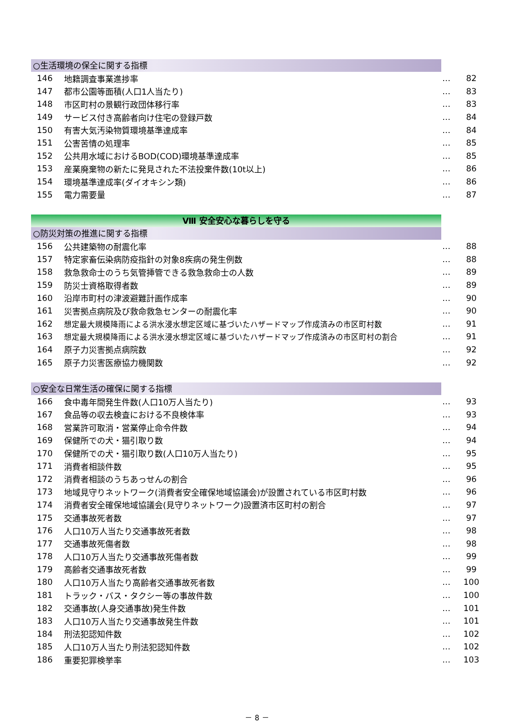○生活環境の保全に関する指標
| 146 | 地籍調査事業進捗率 | … | 82 |
| 147 | 都市公園等面積(人口1人当たり) | … | 83 |
| 148 | 市区町村の景観行政団体移行率 | … | 83 |
| 149 | サービス付き高齢者向け住宅の登録戸数 | … | 84 |
| 150 | 有害大気汚染物質環境基準達成率 | … | 84 |
| 151 | 公害苦情の処理率 | … | 85 |
| 152 | 公共用水域におけるBOD(COD)環境基準達成率 | … | 85 |
| 153 | 産業廃棄物の新たに発見された不法投棄件数(10t以上) | … | 86 |
| 154 | 環境基準達成率(ダイオキシン類) | … | 86 |
| 155 | 電力需要量 | … | 87 |
Ⅷ 安全安心な暮らしを守る
○防災対策の推進に関する指標
| 156 | 公共建築物の耐震化率 | … | 88 |
| 157 | 特定家畜伝染病防疫指針の対象8疾病の発生例数 | … | 88 |
| 158 | 救急救命士のうち気管挿管できる救急救命士の人数 | … | 89 |
| 159 | 防災士資格取得者数 | … | 89 |
| 160 | 沿岸市町村の津波避難計画作成率 | … | 90 |
| 161 | 災害拠点病院及び救命救急センターの耐震化率 | … | 90 |
| 162 | 想定最大規模降雨による洪水浸水想定区域に基づいたハザードマップ作成済みの市区町村数 | … | 91 |
| 163 | 想定最大規模降雨による洪水浸水想定区域に基づいたハザードマップ作成済みの市区町村の割合 | … | 91 |
| 164 | 原子力災害拠点病院数 | … | 92 |
| 165 | 原子力災害医療協力機関数 | … | 92 |
○安全な日常生活の確保に関する指標
| 166 | 食中毒年間発生件数(人口10万人当たり) | … | 93 |
| 167 | 食品等の収去検査における不良検体率 | … | 93 |
| 168 | 営業許可取消・営業停止命令件数 | … | 94 |
| 169 | 保健所での犬・猫引取り数 | … | 94 |
| 170 | 保健所での犬・猫引取り数(人口10万人当たり) | … | 95 |
| 171 | 消費者相談件数 | … | 95 |
| 172 | 消費者相談のうちあっせんの割合 | … | 96 |
| 173 | 地域見守りネットワーク(消費者安全確保地域協議会)が設置されている市区町村数 | … | 96 |
| 174 | 消費者安全確保地域協議会(見守りネットワーク)設置済市区町村の割合 | … | 97 |
| 175 | 交通事故死者数 | … | 97 |
| 176 | 人口10万人当たり交通事故死者数 | … | 98 |
| 177 | 交通事故死傷者数 | … | 98 |
| 178 | 人口10万人当たり交通事故死傷者数 | … | 99 |
| 179 | 高齢者交通事故死者数 | … | 99 |
| 180 | 人口10万人当たり高齢者交通事故死者数 | … | 100 |
| 181 | トラック・バス・タクシー等の事故件数 | … | 100 |
| 182 | 交通事故(人身交通事故)発生件数 | … | 101 |
| 183 | 人口10万人当たり交通事故発生件数 | … | 101 |
| 184 | 刑法犯認知件数 | … | 102 |
| 185 | 人口10万人当たり刑法犯認知件数 | … | 102 |
| 186 | 重要犯罪検挙率 | … | 103 |
－ 8 －